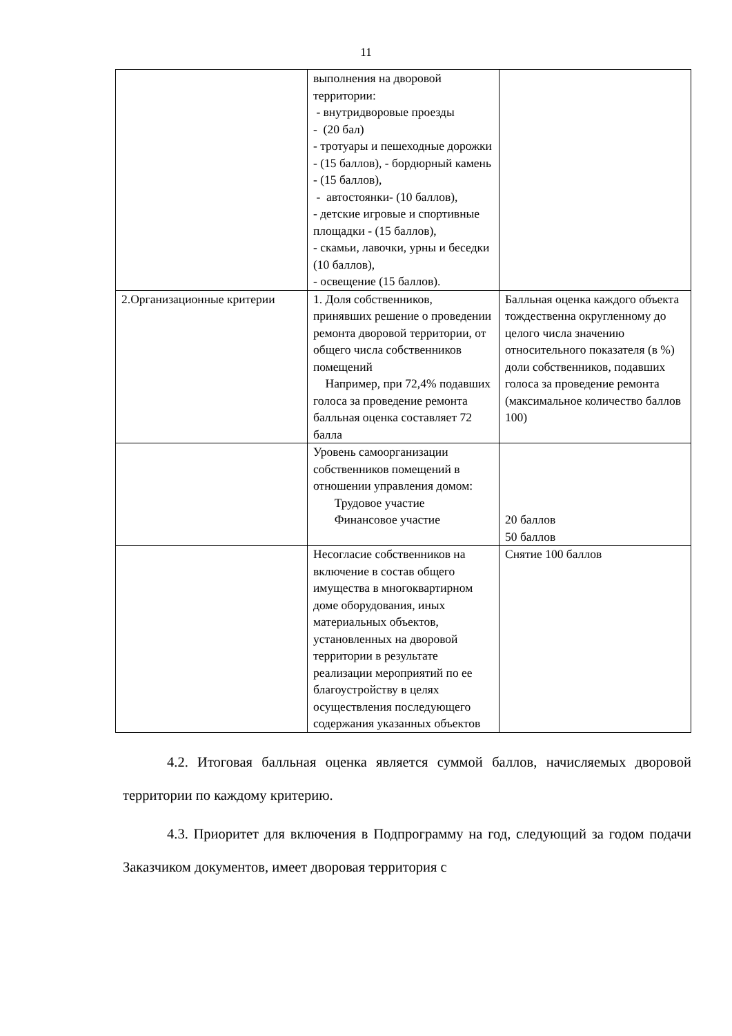11
| | выполнения на дворовой территории: - внутридворовые проезды - (20 бал) - тротуары и пешеходные дорожки - (15 баллов), - бордюрный камень - (15 баллов), - автостоянки- (10 баллов), - детские игровые и спортивные площадки - (15 баллов), - скамьи, лавочки, урны и беседки (10 баллов), - освещение (15 баллов). | |
| 2.Организационные критерии | 1. Доля собственников, принявших решение о проведении ремонта дворовой территории, от общего числа собственников помещений Например, при 72,4% подавших голоса за проведение ремонта балльная оценка составляет 72 балла | Балльная оценка каждого объекта тождественна округленному до целого числа значению относительного показателя (в %) доли собственников, подавших голоса за проведение ремонта (максимальное количество баллов 100) |
| | Уровень самоорганизации собственников помещений в отношении управления домом: Трудовое участие Финансовое участие | 20 баллов 50 баллов |
| | Несогласие собственников на включение в состав общего имущества в многоквартирном доме оборудования, иных материальных объектов, установленных на дворовой территории в результате реализации мероприятий по ее благоустройству в целях осуществления последующего содержания указанных объектов | Снятие 100 баллов |
4.2. Итоговая балльная оценка является суммой баллов, начисляемых дворовой территории по каждому критерию.
4.3. Приоритет для включения в Подпрограмму на год, следующий за годом подачи Заказчиком документов, имеет дворовая территория с